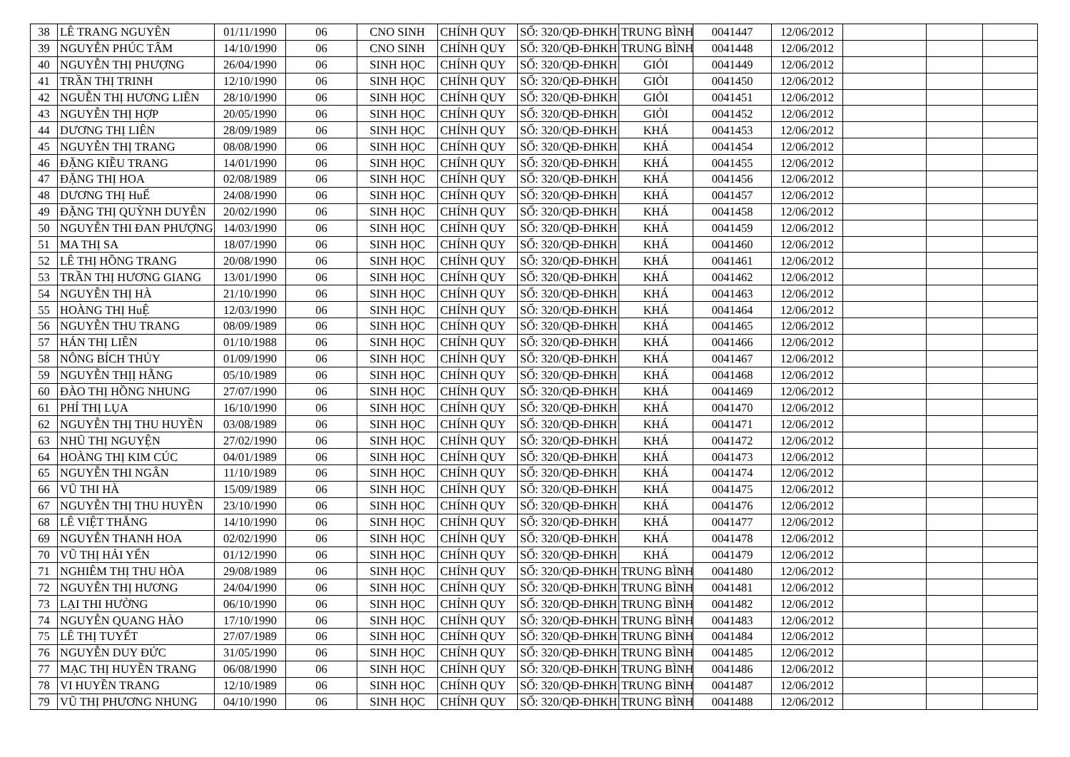| 38 | LÊ TRANG NGUYÊN | 01/11/1990 | 06 | CNO SINH | CHÍNH QUY | SỐ: 320/QĐ-ĐHKH | TRUNG BÌNH | 0041447 | 12/06/2012 | | | |
| 39 | NGUYỄN PHÚC TÂM | 14/10/1990 | 06 | CNO SINH | CHÍNH QUY | SỐ: 320/QĐ-ĐHKH | TRUNG BÌNH | 0041448 | 12/06/2012 | | | |
| 40 | NGUYỄN THỊ PHƯỢNG | 26/04/1990 | 06 | SINH HỌC | CHÍNH QUY | SỐ: 320/QĐ-ĐHKH | GIỎI | 0041449 | 12/06/2012 | | | |
| 41 | TRẦN THỊ TRINH | 12/10/1990 | 06 | SINH HỌC | CHÍNH QUY | SỐ: 320/QĐ-ĐHKH | GIỎI | 0041450 | 12/06/2012 | | | |
| 42 | NGUỄN THỊ HƯƠNG LIÊN | 28/10/1990 | 06 | SINH HỌC | CHÍNH QUY | SỐ: 320/QĐ-ĐHKH | GIỎI | 0041451 | 12/06/2012 | | | |
| 43 | NGUYỄN THỊ HỢP | 20/05/1990 | 06 | SINH HỌC | CHÍNH QUY | SỐ: 320/QĐ-ĐHKH | GIỎI | 0041452 | 12/06/2012 | | | |
| 44 | DƯƠNG THỊ LIÊN | 28/09/1989 | 06 | SINH HỌC | CHÍNH QUY | SỐ: 320/QĐ-ĐHKH | KHÁ | 0041453 | 12/06/2012 | | | |
| 45 | NGUYỄN THỊ TRANG | 08/08/1990 | 06 | SINH HỌC | CHÍNH QUY | SỐ: 320/QĐ-ĐHKH | KHÁ | 0041454 | 12/06/2012 | | | |
| 46 | ĐẶNG KIỀU TRANG | 14/01/1990 | 06 | SINH HỌC | CHÍNH QUY | SỐ: 320/QĐ-ĐHKH | KHÁ | 0041455 | 12/06/2012 | | | |
| 47 | ĐẶNG THỊ HOA | 02/08/1989 | 06 | SINH HỌC | CHÍNH QUY | SỐ: 320/QĐ-ĐHKH | KHÁ | 0041456 | 12/06/2012 | | | |
| 48 | DƯƠNG THỊ HuẾ | 24/08/1990 | 06 | SINH HỌC | CHÍNH QUY | SỐ: 320/QĐ-ĐHKH | KHÁ | 0041457 | 12/06/2012 | | | |
| 49 | ĐẶNG THỊ QUỲNH DUYÊN | 20/02/1990 | 06 | SINH HỌC | CHÍNH QUY | SỐ: 320/QĐ-ĐHKH | KHÁ | 0041458 | 12/06/2012 | | | |
| 50 | NGUYỄN THI ĐAN PHƯỢNG | 14/03/1990 | 06 | SINH HỌC | CHÍNH QUY | SỐ: 320/QĐ-ĐHKH | KHÁ | 0041459 | 12/06/2012 | | | |
| 51 | MA THỊ SA | 18/07/1990 | 06 | SINH HỌC | CHÍNH QUY | SỐ: 320/QĐ-ĐHKH | KHÁ | 0041460 | 12/06/2012 | | | |
| 52 | LÊ THỊ HỒNG TRANG | 20/08/1990 | 06 | SINH HỌC | CHÍNH QUY | SỐ: 320/QĐ-ĐHKH | KHÁ | 0041461 | 12/06/2012 | | | |
| 53 | TRẦN THỊ HƯƠNG GIANG | 13/01/1990 | 06 | SINH HỌC | CHÍNH QUY | SỐ: 320/QĐ-ĐHKH | KHÁ | 0041462 | 12/06/2012 | | | |
| 54 | NGUYỄN THỊ HÀ | 21/10/1990 | 06 | SINH HỌC | CHÍNH QUY | SỐ: 320/QĐ-ĐHKH | KHÁ | 0041463 | 12/06/2012 | | | |
| 55 | HOÀNG THỊ HuỆ | 12/03/1990 | 06 | SINH HỌC | CHÍNH QUY | SỐ: 320/QĐ-ĐHKH | KHÁ | 0041464 | 12/06/2012 | | | |
| 56 | NGUYỄN THU TRANG | 08/09/1989 | 06 | SINH HỌC | CHÍNH QUY | SỐ: 320/QĐ-ĐHKH | KHÁ | 0041465 | 12/06/2012 | | | |
| 57 | HÁN THỊ LIÊN | 01/10/1988 | 06 | SINH HỌC | CHÍNH QUY | SỐ: 320/QĐ-ĐHKH | KHÁ | 0041466 | 12/06/2012 | | | |
| 58 | NÔNG BÍCH THỦY | 01/09/1990 | 06 | SINH HỌC | CHÍNH QUY | SỐ: 320/QĐ-ĐHKH | KHÁ | 0041467 | 12/06/2012 | | | |
| 59 | NGUYỄN THỊỊ HẰNG | 05/10/1989 | 06 | SINH HỌC | CHÍNH QUY | SỐ: 320/QĐ-ĐHKH | KHÁ | 0041468 | 12/06/2012 | | | |
| 60 | ĐÀO THỊ HỒNG NHUNG | 27/07/1990 | 06 | SINH HỌC | CHÍNH QUY | SỐ: 320/QĐ-ĐHKH | KHÁ | 0041469 | 12/06/2012 | | | |
| 61 | PHÍ THỊ LỤA | 16/10/1990 | 06 | SINH HỌC | CHÍNH QUY | SỐ: 320/QĐ-ĐHKH | KHÁ | 0041470 | 12/06/2012 | | | |
| 62 | NGUYỄN THỊ THU HUYỀN | 03/08/1989 | 06 | SINH HỌC | CHÍNH QUY | SỐ: 320/QĐ-ĐHKH | KHÁ | 0041471 | 12/06/2012 | | | |
| 63 | NHŨ THỊ NGUYỆN | 27/02/1990 | 06 | SINH HỌC | CHÍNH QUY | SỐ: 320/QĐ-ĐHKH | KHÁ | 0041472 | 12/06/2012 | | | |
| 64 | HOÀNG THỊ KIM CÚC | 04/01/1989 | 06 | SINH HỌC | CHÍNH QUY | SỐ: 320/QĐ-ĐHKH | KHÁ | 0041473 | 12/06/2012 | | | |
| 65 | NGUYỄN THI NGÂN | 11/10/1989 | 06 | SINH HỌC | CHÍNH QUY | SỐ: 320/QĐ-ĐHKH | KHÁ | 0041474 | 12/06/2012 | | | |
| 66 | VŨ THI HÀ | 15/09/1989 | 06 | SINH HỌC | CHÍNH QUY | SỐ: 320/QĐ-ĐHKH | KHÁ | 0041475 | 12/06/2012 | | | |
| 67 | NGUYỄN THỊ THU HUYỀN | 23/10/1990 | 06 | SINH HỌC | CHÍNH QUY | SỐ: 320/QĐ-ĐHKH | KHÁ | 0041476 | 12/06/2012 | | | |
| 68 | LÊ VIỆT THẮNG | 14/10/1990 | 06 | SINH HỌC | CHÍNH QUY | SỐ: 320/QĐ-ĐHKH | KHÁ | 0041477 | 12/06/2012 | | | |
| 69 | NGUYỄN THANH HOA | 02/02/1990 | 06 | SINH HỌC | CHÍNH QUY | SỐ: 320/QĐ-ĐHKH | KHÁ | 0041478 | 12/06/2012 | | | |
| 70 | VŨ THỊ HẢI YẾN | 01/12/1990 | 06 | SINH HỌC | CHÍNH QUY | SỐ: 320/QĐ-ĐHKH | KHÁ | 0041479 | 12/06/2012 | | | |
| 71 | NGHIÊM THỊ THU HÒA | 29/08/1989 | 06 | SINH HỌC | CHÍNH QUY | SỐ: 320/QĐ-ĐHKH | TRUNG BÌNH | 0041480 | 12/06/2012 | | | |
| 72 | NGUYỄN THỊ HƯƠNG | 24/04/1990 | 06 | SINH HỌC | CHÍNH QUY | SỐ: 320/QĐ-ĐHKH | TRUNG BÌNH | 0041481 | 12/06/2012 | | | |
| 73 | LẠI THI HƯỜNG | 06/10/1990 | 06 | SINH HỌC | CHÍNH QUY | SỐ: 320/QĐ-ĐHKH | TRUNG BÌNH | 0041482 | 12/06/2012 | | | |
| 74 | NGUYỄN QUANG HÀO | 17/10/1990 | 06 | SINH HỌC | CHÍNH QUY | SỐ: 320/QĐ-ĐHKH | TRUNG BÌNH | 0041483 | 12/06/2012 | | | |
| 75 | LÊ THỊ TUYẾT | 27/07/1989 | 06 | SINH HỌC | CHÍNH QUY | SỐ: 320/QĐ-ĐHKH | TRUNG BÌNH | 0041484 | 12/06/2012 | | | |
| 76 | NGUYỄN DUY ĐỨC | 31/05/1990 | 06 | SINH HỌC | CHÍNH QUY | SỐ: 320/QĐ-ĐHKH | TRUNG BÌNH | 0041485 | 12/06/2012 | | | |
| 77 | MẠC THỊ HUYỀN TRANG | 06/08/1990 | 06 | SINH HỌC | CHÍNH QUY | SỐ: 320/QĐ-ĐHKH | TRUNG BÌNH | 0041486 | 12/06/2012 | | | |
| 78 | VI HUYỀN TRANG | 12/10/1989 | 06 | SINH HỌC | CHÍNH QUY | SỐ: 320/QĐ-ĐHKH | TRUNG BÌNH | 0041487 | 12/06/2012 | | | |
| 79 | VŨ THỊ PHƯƠNG NHUNG | 04/10/1990 | 06 | SINH HỌC | CHÍNH QUY | SỐ: 320/QĐ-ĐHKH | TRUNG BÌNH | 0041488 | 12/06/2012 | | | |